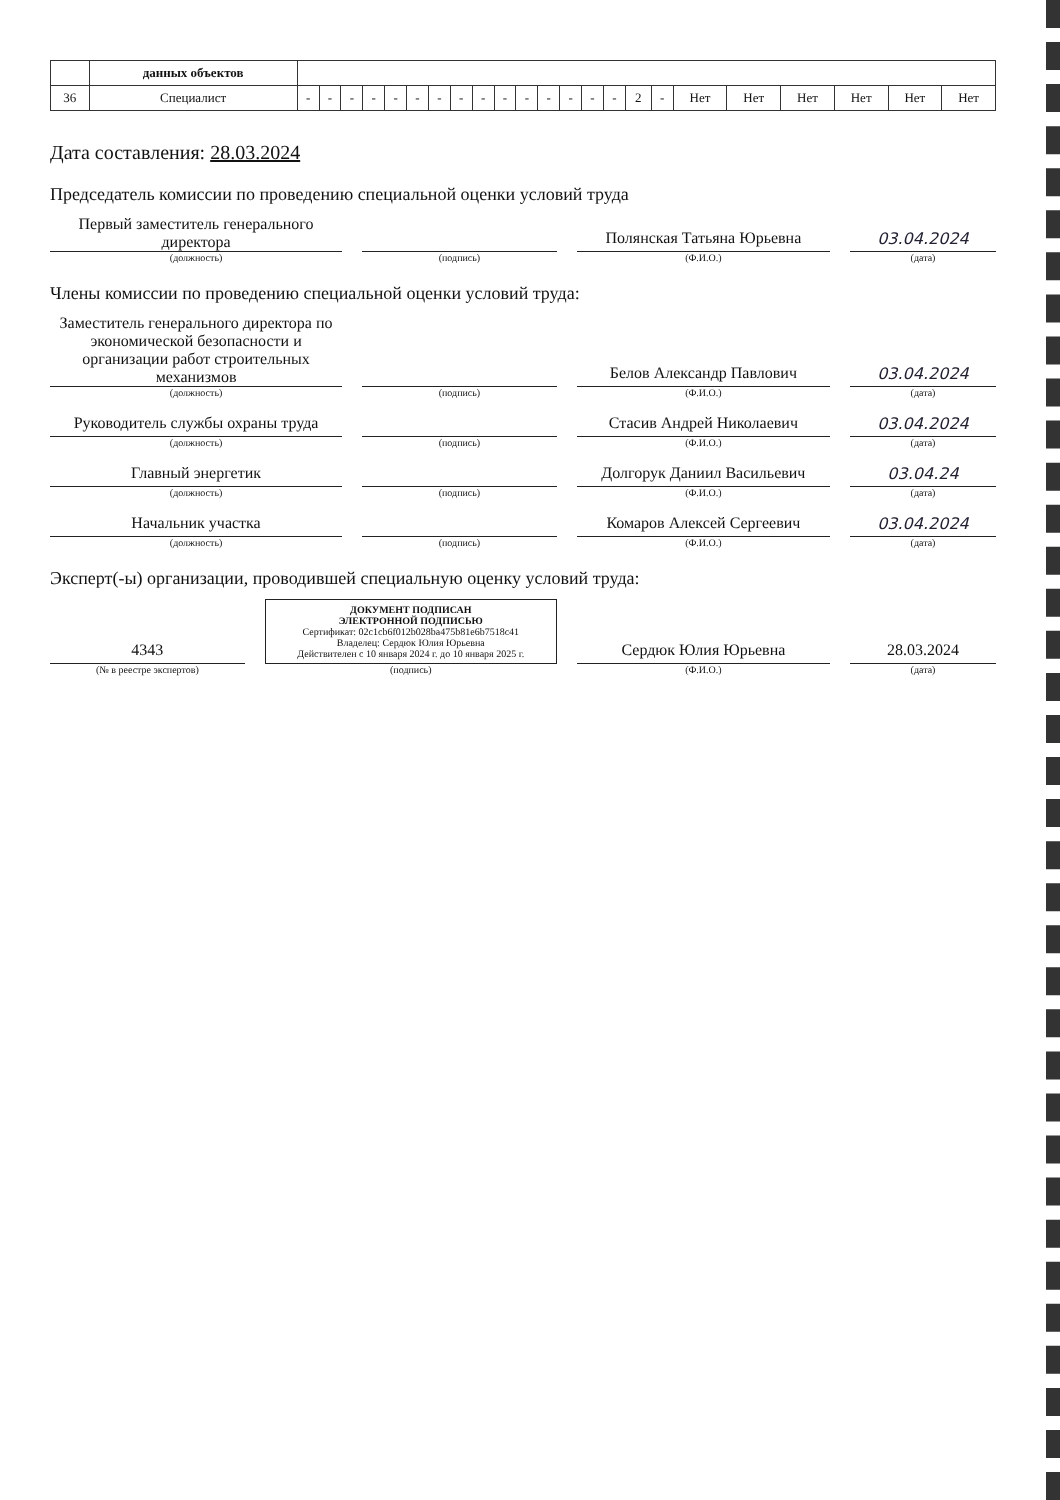| | данных объектов | | | | | | | | | | | | | | | | | | | | | | | |
| 36 | Специалист | - | - | - | - | - | - | - | - | - | - | - | - | - | - | - | 2 | - | Нет | Нет | Нет | Нет | Нет | Нет |
Дата составления: 28.03.2024
Председатель комиссии по проведению специальной оценки условий труда
Первый заместитель генерального директора
(должность)
(подпись)
Полянская Татьяна Юрьевна
(Ф.И.О.)
03.04.2024
(дата)
Члены комиссии по проведению специальной оценки условий труда:
Заместитель генерального директора по экономической безопасности и организации работ строительных механизмов
(должность)
(подпись)
Белов Александр Павлович
(Ф.И.О.)
03.04.2024
(дата)
Руководитель службы охраны труда
(должность)
(подпись)
Стасив Андрей Николаевич
(Ф.И.О.)
03.04.2024
(дата)
Главный энергетик
(должность)
(подпись)
Долгорук Даниил Васильевич
(Ф.И.О.)
03.04.24
(дата)
Начальник участка
(должность)
(подпись)
Комаров Алексей Сергеевич
(Ф.И.О.)
03.04.2024
(дата)
Эксперт(-ы) организации, проводившей специальную оценку условий труда:
4343
(№ в реестре экспертов)
ДОКУМЕНТ ПОДПИСАН
ЭЛЕКТРОННОЙ ПОДПИСЬЮ
Сертификат: 02c1cb6f012b028ba475b81e6b7518c41
Владелец: Сердюк Юлия Юрьевна
Действителен с 10 января 2024 г. до 10 января 2025 г.
(подпись)
Сердюк Юлия Юрьевна
(Ф.И.О.)
28.03.2024
(дата)